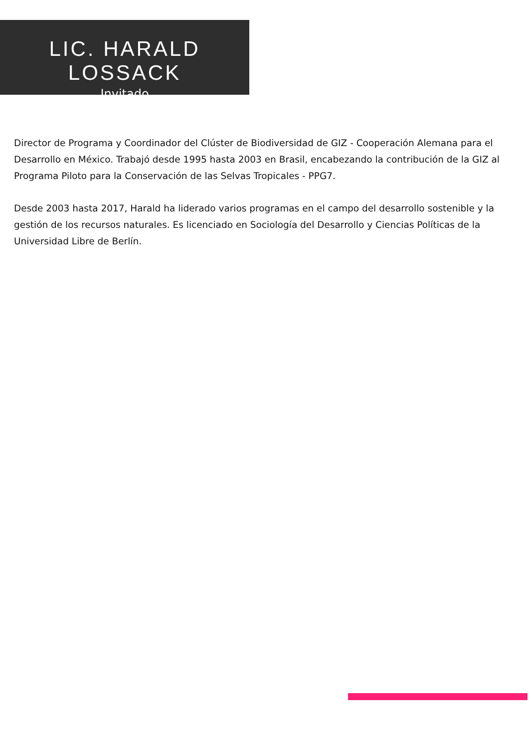LIC. HARALD LOSSACK
Invitado
Director de Programa y Coordinador del Clúster de Biodiversidad de GIZ - Cooperación Alemana para el Desarrollo en México. Trabajó desde 1995 hasta 2003 en Brasil, encabezando la contribución de la GIZ al Programa Piloto para la Conservación de las Selvas Tropicales - PPG7.
Desde 2003 hasta 2017, Harald ha liderado varios programas en el campo del desarrollo sostenible y la gestión de los recursos naturales. Es licenciado en Sociología del Desarrollo y Ciencias Políticas de la Universidad Libre de Berlín.